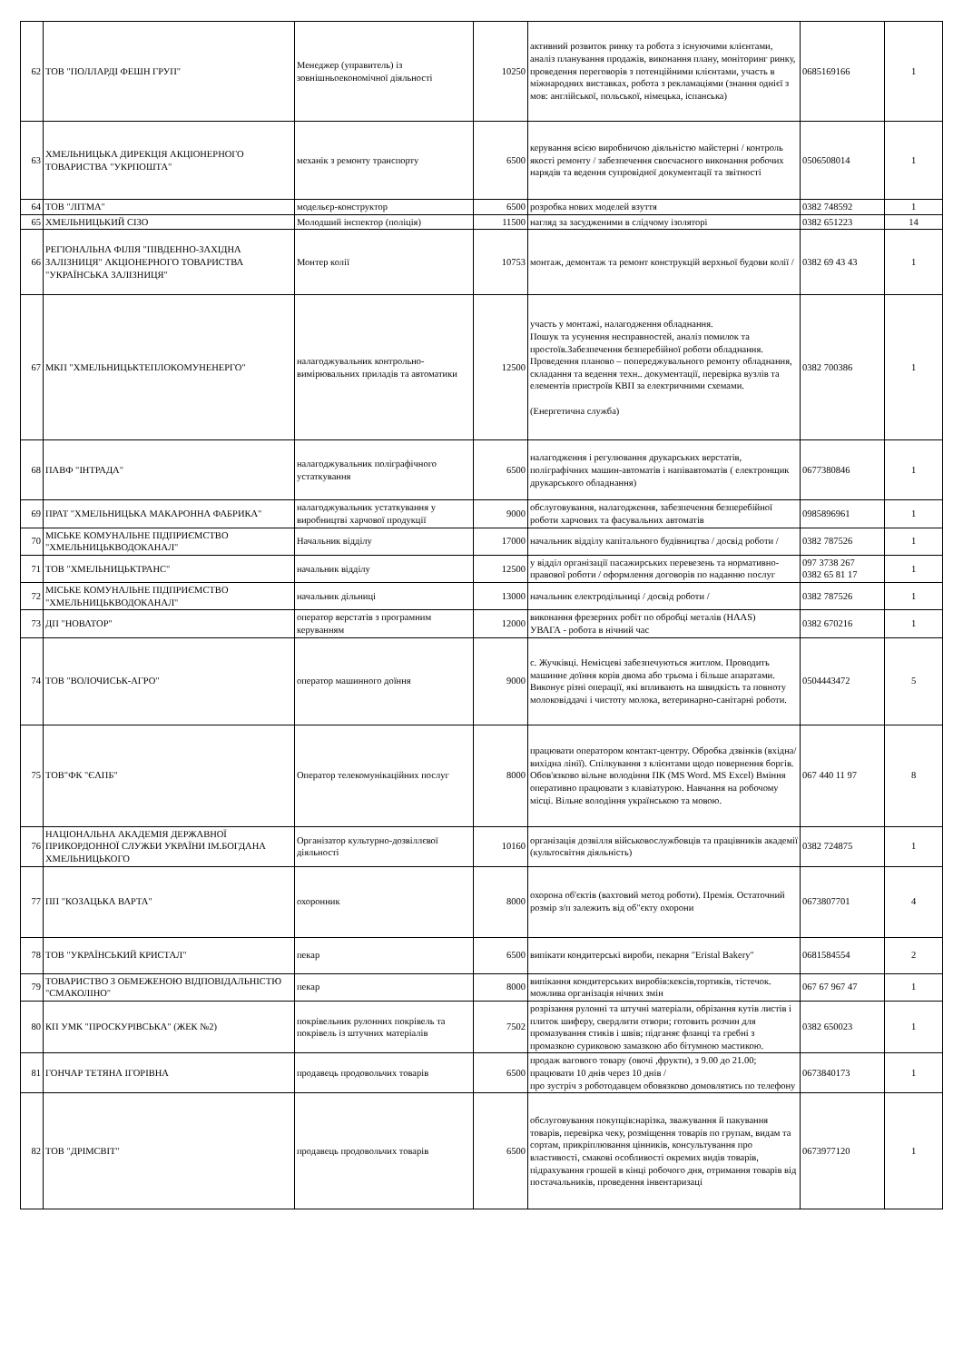| 62 | ТОВ "ПОЛЛАРДІ ФЕШН ГРУП" | Менеджер (управитель) із зовнішньоекономічної діяльності | 10250 | активний розвиток ринку та робота з існуючими клієнтами, аналіз планування продажів, виконання плану, моніторинг ринку, проведення переговорів з потенційними клієнтами, участь в міжнародних виставках, робота з рекламаціями (знання однієї з мов: англійської, польської, німецька, іспанська) | 0685169166 | 1 |
| 63 | ХМЕЛЬНИЦЬКА ДИРЕКЦІЯ АКЦІОНЕРНОГО ТОВАРИСТВА "УКРПОШТА" | механік з ремонту транспорту | 6500 | керування всією виробничою діяльністю майстерні / контроль якості ремонту / забезпечення своєчасного виконання робочих нарядів та ведення супровідної документації та звітності | 0506508014 | 1 |
| 64 | ТОВ "ЛІТМА" | модельєр-конструктор | 6500 | розробка нових моделей взуття | 0382 748592 | 1 |
| 65 | ХМЕЛЬНИЦЬКИЙ СІЗО | Молодший інспектор (поліція) | 11500 | нагляд за засудженими в слідчому ізоляторі | 0382 651223 | 14 |
| 66 | РЕГІОНАЛЬНА ФІЛІЯ "ПІВДЕННО-ЗАХІДНА ЗАЛІЗНИЦЯ" АКЦІОНЕРНОГО ТОВАРИСТВА "УКРАЇНСЬКА ЗАЛІЗНИЦЯ" | Монтер колії | 10753 | монтаж, демонтаж та ремонт конструкцій верхньої будови колії / | 0382 69 43 43 | 1 |
| 67 | МКП "ХМЕЛЬНИЦЬКТЕПЛОКОМУНЕНЕРГО" | налагоджувальник контрольно-вимірювальних приладів та автоматики | 12500 | участь у монтажі, налагодження обладнання. Пошук та усунення несправностей, аналіз помилок та простоїв.Забезпечення безперебійної роботи обладнання. Проведення планово – попереджувального ремонту обладнання, складання та ведення техн.. документації, перевірка вузлів та елементів пристроїв КВП за електричними схемами. (Енергетична служба) | 0382 700386 | 1 |
| 68 | ПАВФ "ІНТРАДА" | налагоджувальник поліграфічного устаткування | 6500 | налагодження і регулювання друкарських верстатів, поліграфічних машин-автоматів і напівавтоматів ( електронщик друкарського обладнання) | 0677380846 | 1 |
| 69 | ПРАТ "ХМЕЛЬНИЦЬКА МАКАРОННА ФАБРИКА" | налагоджувальник устаткування у виробництві харчової продукції | 9000 | обслуговування, налагодження, забезпечення безперебійної роботи харчових та фасувальних автоматів | 0985896961 | 1 |
| 70 | МІСЬКЕ КОМУНАЛЬНЕ ПІДПРИЄМСТВО "ХМЕЛЬНИЦЬКВОДОКАНАЛ" | Начальник відділу | 17000 | начальник відділу капітального будівництва / досвід роботи / | 0382 787526 | 1 |
| 71 | ТОВ "ХМЕЛЬНИЦЬКТРАНС" | начальник відділу | 12500 | у відділ організації пасажирських перевезень та нормативно-правової роботи / оформлення договорів по наданню послуг | 097 3738 267 0382 65 81 17 | 1 |
| 72 | МІСЬКЕ КОМУНАЛЬНЕ ПІДПРИЄМСТВО "ХМЕЛЬНИЦЬКВОДОКАНАЛ" | начальник дільниці | 13000 | начальник електродільниці / досвід роботи / | 0382 787526 | 1 |
| 73 | ДП "НОВАТОР" | оператор верстатів з програмним керуванням | 12000 | виконання фрезерних робіт по обробці металів (HAAS) УВАГА - робота в нічний час | 0382 670216 | 1 |
| 74 | ТОВ "ВОЛОЧИСЬК-АГРО" | оператор машинного доїння | 9000 | с. Жучківці. Немісцеві забезпечуються житлом. Проводить машинне доїння корів двома або трьома і більше апаратами. Виконує різні операції, які впливають на швидкість та повноту молоковіддачі і чистоту молока, ветеринарно-санітарні роботи. | 0504443472 | 5 |
| 75 | ТОВ"ФК "ЄАПБ" | Оператор телекомунікаційних послуг | 8000 | працювати оператором контакт-центру. Обробка дзвінків (вхідна/вихідна лінії). Спілкування з клієнтами щодо повернення боргів. Обов'язково вільне володіння ПК (MS Word. MS Excel) Вміння оперативно працювати з клавіатурою. Навчання на робочому місці. Вільне володіння українською та мовою. | 067 440 11 97 | 8 |
| 76 | НАЦІОНАЛЬНА АКАДЕМІЯ ДЕРЖАВНОЇ ПРИКОРДОННОЇ СЛУЖБИ УКРАЇНИ ІМ.БОГДАНА ХМЕЛЬНИЦЬКОГО | Організатор культурно-дозвіллєвої діяльності | 10160 | організація дозвілля військовослужбовців та працівників академії (культосвітня діяльність) | 0382 724875 | 1 |
| 77 | ПП "КОЗАЦЬКА ВАРТА" | охоронник | 8000 | охорона об'єктів (вахтовий метод роботи). Премія. Остаточний розмір з/п залежить від об"єкту охорони | 0673807701 | 4 |
| 78 | ТОВ "УКРАЇНСЬКИЙ КРИСТАЛ" | пекар | 6500 | випікати кондитерські вироби, пекарня "Eristal Bakery" | 0681584554 | 2 |
| 79 | ТОВАРИСТВО З ОБМЕЖЕНОЮ ВІДПОВІДАЛЬНІСТЮ "СМАКОЛІНО" | пекар | 8000 | випікання кондитерських виробів:кексів,тортиків, тістечок. можлива організація нічних змін | 067 67 967 47 | 1 |
| 80 | КП УМК "ПРОСКУРІВСЬКА" (ЖЕК №2) | покрівельник рулонних покрівель та покрівель із штучних матеріалів | 7502 | розрізання рулонні та штучні матеріали, обрізання кутів листів і плиток шиферу, свердлити отвори; готовить розчин для промазування стиків і швів; підганяє фланці та гребні з промазкою суриковою замазкою або бітумною мастикою. | 0382 650023 | 1 |
| 81 | ГОНЧАР ТЕТЯНА ІГОРІВНА | продавець продовольчих товарів | 6500 | продаж вагового товару (овочі ,фрукти), з 9.00 до 21.00; працювати 10 днів через 10 днів / про зустріч з роботодавцем обовязково домовлятись по телефону | 0673840173 | 1 |
| 82 | ТОВ "ДРІМСВІТ" | продавець продовольчих товарів | 6500 | обслуговування покупців:нарізка, зважування й пакування товарів, перевірка чеку, розміщення товарів по групам, видам та сортам, прикріплювання цінників, консультування про властивості, смакові особливості окремих видів товарів, підрахування грошей в кінці робочого дня, отримання товарів від постачальників, проведення інвентаризаці | 0673977120 | 1 |